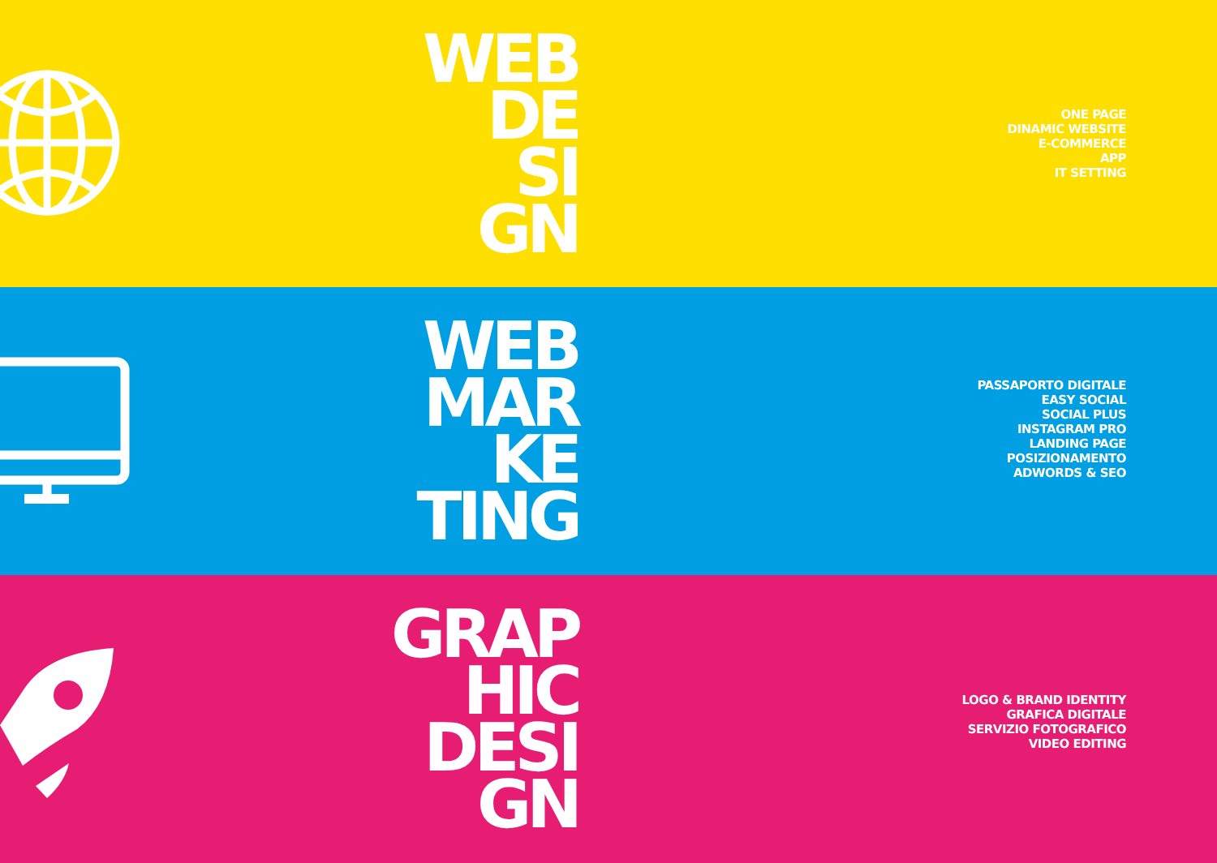WEB
DE
SI
GN
ONE PAGE
DINAMIC WEBSITE
E-COMMERCE
APP
IT SETTING
WEB
MAR
KE
TING
PASSAPORTO DIGITALE
EASY SOCIAL
SOCIAL PLUS
INSTAGRAM PRO
LANDING PAGE
POSIZIONAMENTO
ADWORDS & SEO
GRAP
HIC
DESI
GN
LOGO & BRAND IDENTITY
GRAFICA DIGITALE
SERVIZIO FOTOGRAFICO
VIDEO EDITING